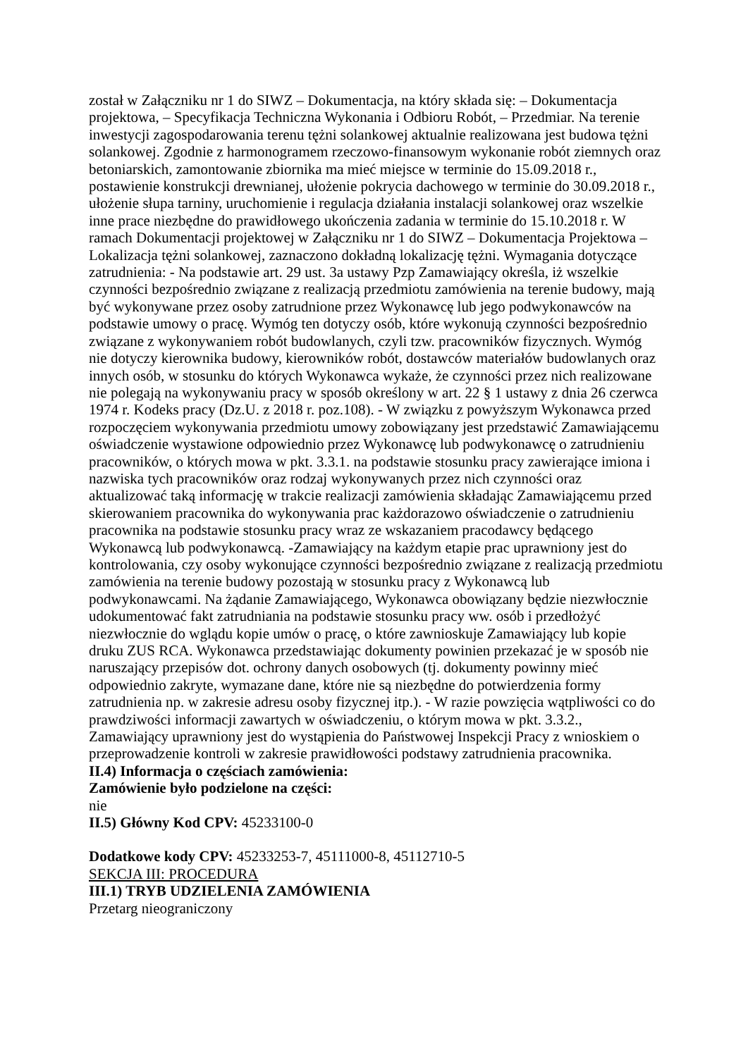został w Załączniku nr 1 do SIWZ – Dokumentacja, na który składa się: – Dokumentacja projektowa, – Specyfikacja Techniczna Wykonania i Odbioru Robót, – Przedmiar. Na terenie inwestycji zagospodarowania terenu tężni solankowej aktualnie realizowana jest budowa tężni solankowej. Zgodnie z harmonogramem rzeczowo-finansowym wykonanie robót ziemnych oraz betoniarskich, zamontowanie zbiornika ma mieć miejsce w terminie do 15.09.2018 r., postawienie konstrukcji drewnianej, ułożenie pokrycia dachowego w terminie do 30.09.2018 r., ułożenie słupa tarniny, uruchomienie i regulacja działania instalacji solankowej oraz wszelkie inne prace niezbędne do prawidłowego ukończenia zadania w terminie do 15.10.2018 r. W ramach Dokumentacji projektowej w Załączniku nr 1 do SIWZ – Dokumentacja Projektowa – Lokalizacja tężni solankowej, zaznaczono dokładną lokalizację tężni. Wymagania dotyczące zatrudnienia: - Na podstawie art. 29 ust. 3a ustawy Pzp Zamawiający określa, iż wszelkie czynności bezpośrednio związane z realizacją przedmiotu zamówienia na terenie budowy, mają być wykonywane przez osoby zatrudnione przez Wykonawcę lub jego podwykonawców na podstawie umowy o pracę. Wymóg ten dotyczy osób, które wykonują czynności bezpośrednio związane z wykonywaniem robót budowlanych, czyli tzw. pracowników fizycznych. Wymóg nie dotyczy kierownika budowy, kierowników robót, dostawców materiałów budowlanych oraz innych osób, w stosunku do których Wykonawca wykaże, że czynności przez nich realizowane nie polegają na wykonywaniu pracy w sposób określony w art. 22 § 1 ustawy z dnia 26 czerwca 1974 r. Kodeks pracy (Dz.U. z 2018 r. poz.108). - W związku z powyższym Wykonawca przed rozpoczęciem wykonywania przedmiotu umowy zobowiązany jest przedstawić Zamawiającemu oświadczenie wystawione odpowiednio przez Wykonawcę lub podwykonawcę o zatrudnieniu pracowników, o których mowa w pkt. 3.3.1. na podstawie stosunku pracy zawierające imiona i nazwiska tych pracowników oraz rodzaj wykonywanych przez nich czynności oraz aktualizować taką informację w trakcie realizacji zamówienia składając Zamawiającemu przed skierowaniem pracownika do wykonywania prac każdorazowo oświadczenie o zatrudnieniu pracownika na podstawie stosunku pracy wraz ze wskazaniem pracodawcy będącego Wykonawcą lub podwykonawcą. -Zamawiający na każdym etapie prac uprawniony jest do kontrolowania, czy osoby wykonujące czynności bezpośrednio związane z realizacją przedmiotu zamówienia na terenie budowy pozostają w stosunku pracy z Wykonawcą lub podwykonawcami. Na żądanie Zamawiającego, Wykonawca obowiązany będzie niezwłocznie udokumentować fakt zatrudniania na podstawie stosunku pracy ww. osób i przedłożyć niezwłocznie do wglądu kopie umów o pracę, o które zawnioskuje Zamawiający lub kopie druku ZUS RCA. Wykonawca przedstawiając dokumenty powinien przekazać je w sposób nie naruszający przepisów dot. ochrony danych osobowych (tj. dokumenty powinny mieć odpowiednio zakryte, wymazane dane, które nie są niezbędne do potwierdzenia formy zatrudnienia np. w zakresie adresu osoby fizycznej itp.). - W razie powzięcia wątpliwości co do prawdziwości informacji zawartych w oświadczeniu, o którym mowa w pkt. 3.3.2., Zamawiający uprawniony jest do wystąpienia do Państwowej Inspekcji Pracy z wnioskiem o przeprowadzenie kontroli w zakresie prawidłowości podstawy zatrudnienia pracownika.
II.4) Informacja o częściach zamówienia:
Zamówienie było podzielone na części:
nie
II.5) Główny Kod CPV: 45233100-0
Dodatkowe kody CPV: 45233253-7, 45111000-8, 45112710-5
SEKCJA III: PROCEDURA
III.1) TRYB UDZIELENIA ZAMÓWIENIA
Przetarg nieograniczony